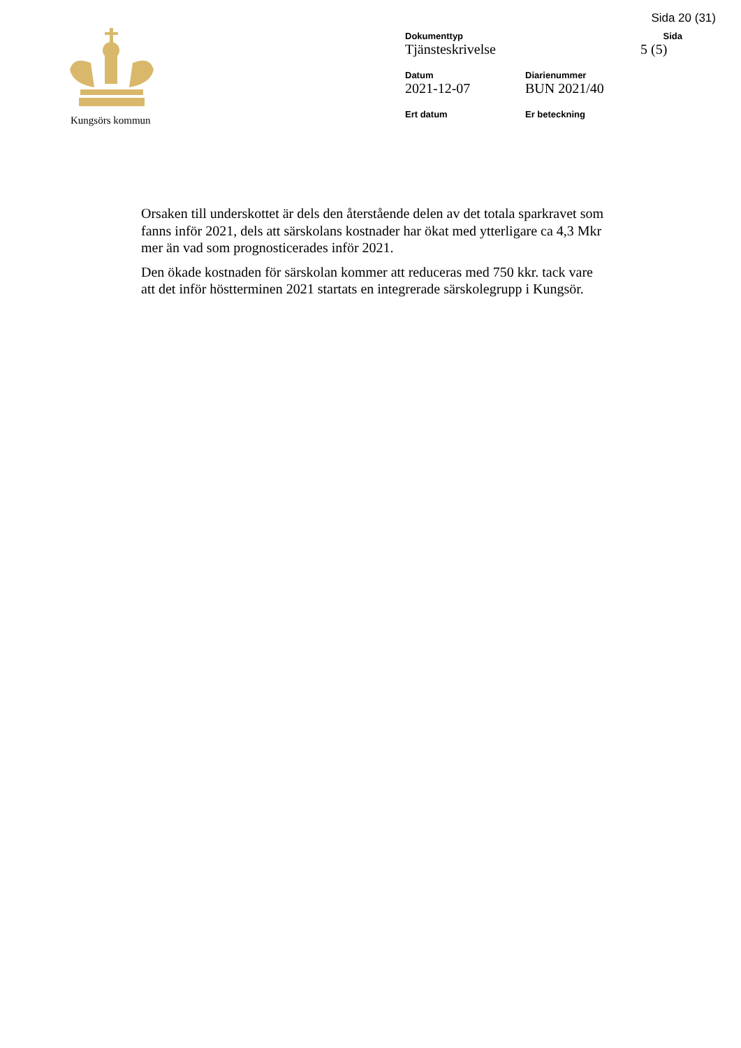Sida 20 (31)
Kungsörs kommun
Dokumenttyp
Tjänsteskrivelse
Sida
5 (5)
Datum
2021-12-07
Diarienummer
BUN 2021/40
Ert datum
Er beteckning
Orsaken till underskottet är dels den återstående delen av det totala sparkravet som fanns inför 2021, dels att särskolans kostnader har ökat med ytterligare ca 4,3 Mkr mer än vad som prognosticerades inför 2021.
Den ökade kostnaden för särskolan kommer att reduceras med 750 kkr. tack vare att det inför höstterminen 2021 startats en integrerade särskolegrupp i Kungsör.